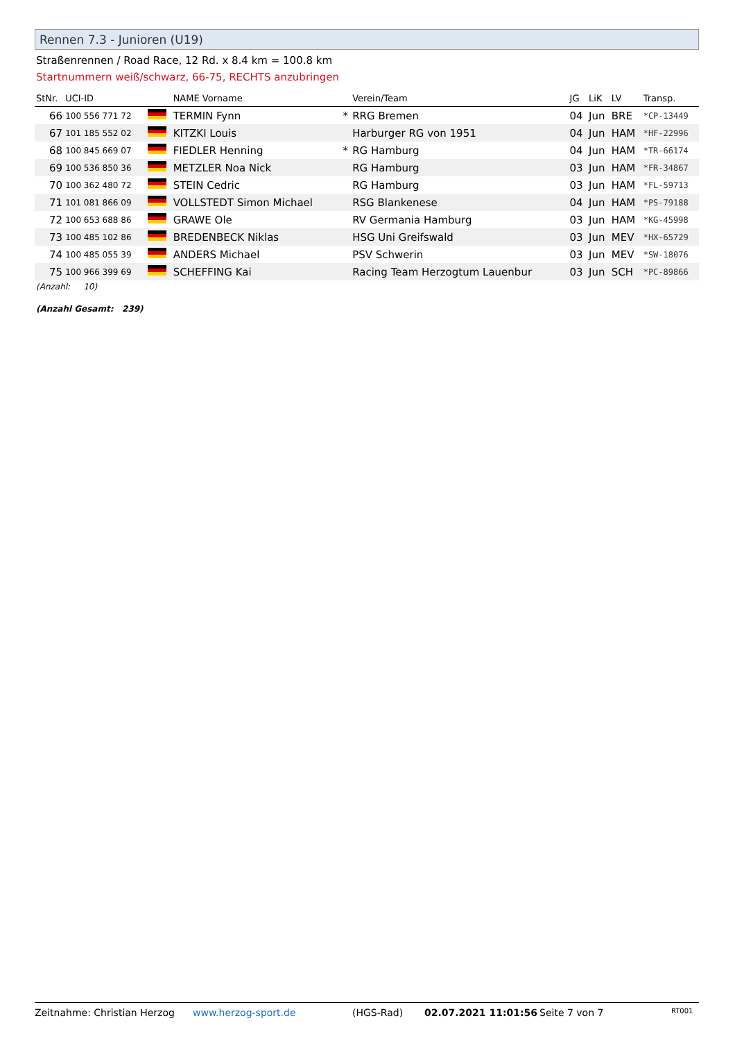Rennen 7.3 - Junioren (U19)
Straßenrennen / Road Race, 12 Rd. x 8.4 km = 100.8 km
Startnummern weiß/schwarz, 66-75, RECHTS anzubringen
| StNr. | UCI-ID | | NAME Vorname | | Verein/Team | JG | LiK | LV | Transp. |
| --- | --- | --- | --- | --- | --- | --- | --- | --- | --- |
| 66 | 100 556 771 72 | | TERMIN Fynn | * | RRG Bremen | 04 | Jun | BRE | *CP-13449 |
| 67 | 101 185 552 02 | | KITZKI Louis | | Harburger RG von 1951 | 04 | Jun | HAM | *HF-22996 |
| 68 | 100 845 669 07 | | FIEDLER Henning | * | RG Hamburg | 04 | Jun | HAM | *TR-66174 |
| 69 | 100 536 850 36 | | METZLER Noa Nick | | RG Hamburg | 03 | Jun | HAM | *FR-34867 |
| 70 | 100 362 480 72 | | STEIN Cedric | | RG Hamburg | 03 | Jun | HAM | *FL-59713 |
| 71 | 101 081 866 09 | | VOLLSTEDT Simon Michael | | RSG Blankenese | 04 | Jun | HAM | *PS-79188 |
| 72 | 100 653 688 86 | | GRAWE Ole | | RV Germania Hamburg | 03 | Jun | HAM | *KG-45998 |
| 73 | 100 485 102 86 | | BREDENBECK Niklas | | HSG Uni Greifswald | 03 | Jun | MEV | *HX-65729 |
| 74 | 100 485 055 39 | | ANDERS Michael | | PSV Schwerin | 03 | Jun | MEV | *SW-18076 |
| 75 | 100 966 399 69 | | SCHEFFING Kai | | Racing Team Herzogtum Lauenbur | 03 | Jun | SCH | *PC-89866 |
(Anzahl: 10)
(Anzahl Gesamt: 239)
Zeitnahme: Christian Herzog www.herzog-sport.de (HGS-Rad) 02.07.2021 11:01:56 Seite 7 von 7 RT001